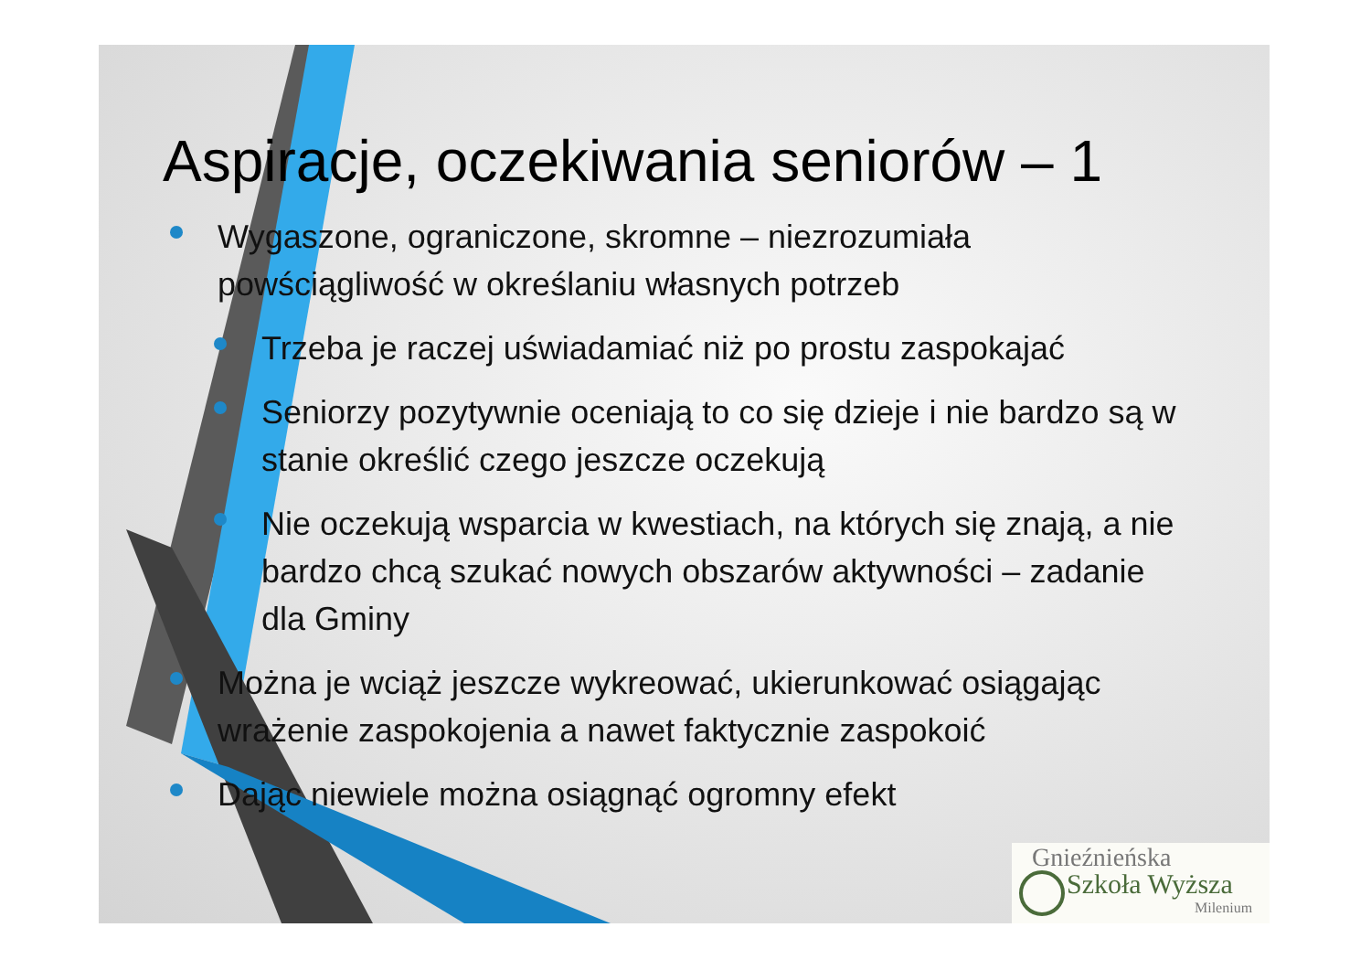Aspiracje, oczekiwania seniorów – 1
Wygaszone, ograniczone, skromne – niezrozumiała powściągliwość w określaniu własnych potrzeb
Trzeba je raczej uświadamiać niż po prostu zaspokajać
Seniorzy pozytywnie oceniają to co się dzieje i nie bardzo są w stanie określić czego jeszcze oczekują
Nie oczekują wsparcia w kwestiach, na których się znają, a nie bardzo chcą szukać nowych obszarów aktywności – zadanie dla Gminy
Można je wciąż jeszcze wykreować, ukierunkować osiągając wrażenie zaspokojenia a nawet faktycznie zaspokoić
Dając niewiele można osiągnąć ogromny efekt
Gnieźnieńska
Szkoła Wyższa
Milenium